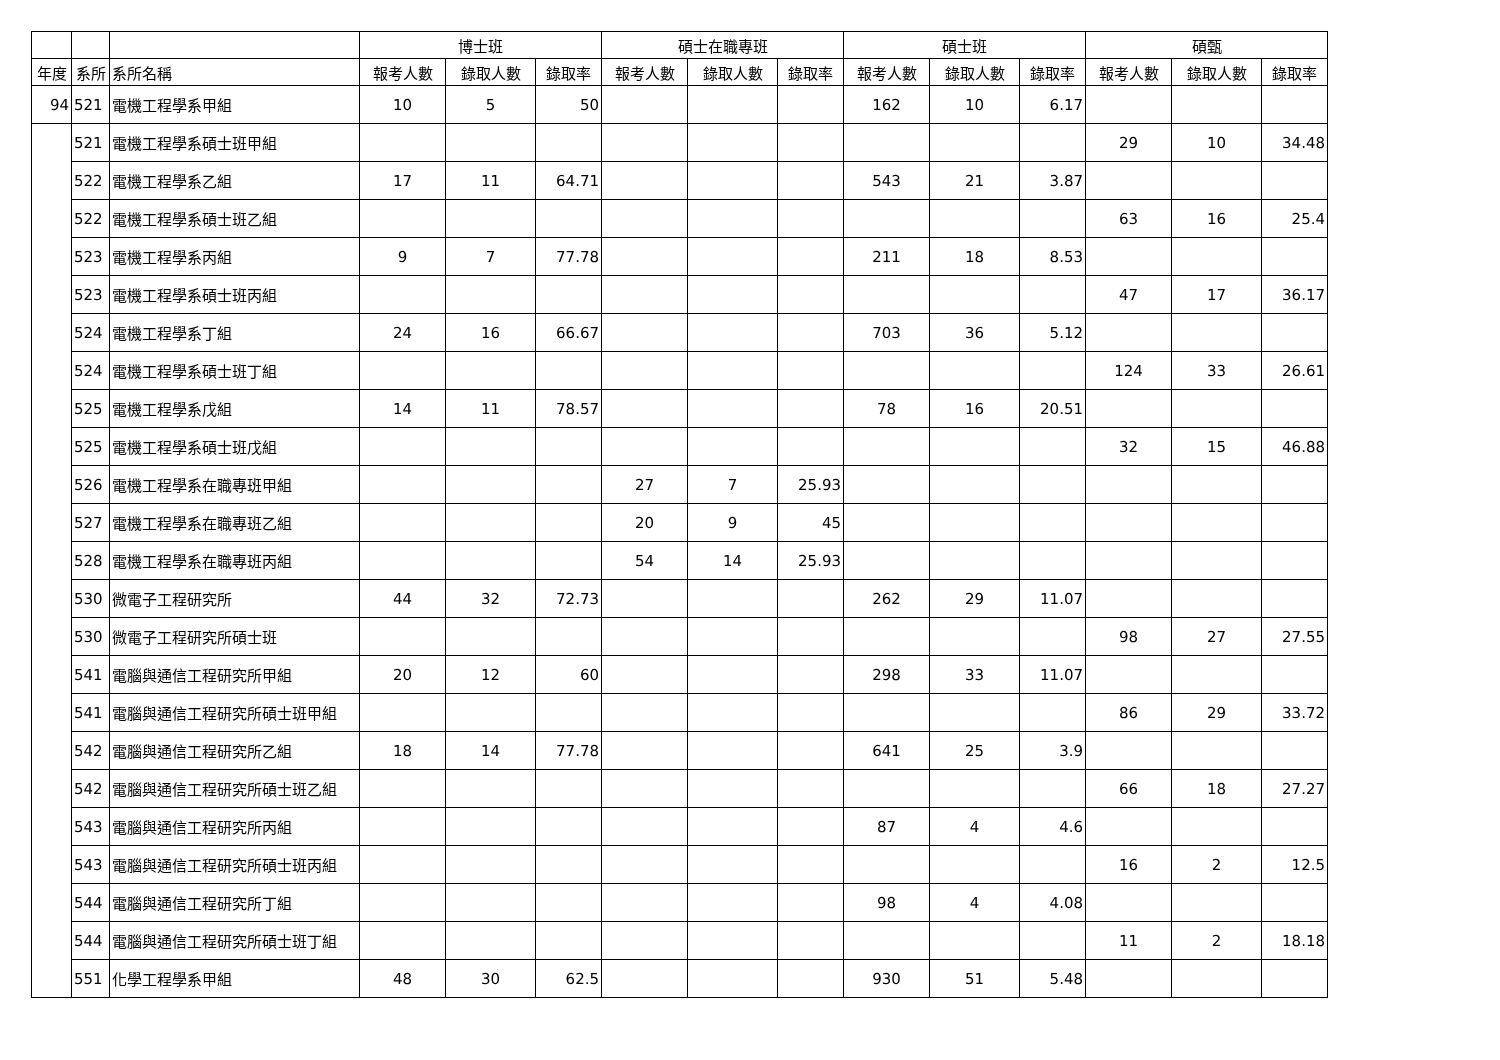| | | | 博士班 | | | 碩士在職專班 | | | 碩士班 | | | 碩甄 | | |
| --- | --- | --- | --- | --- | --- | --- | --- | --- | --- | --- | --- | --- | --- | --- |
| 年度 | 系所 | 系所名稱 | 報考人數 | 錄取人數 | 錄取率 | 報考人數 | 錄取人數 | 錄取率 | 報考人數 | 錄取人數 | 錄取率 | 報考人數 | 錄取人數 | 錄取率 |
| 94 | 521 | 電機工程學系甲組 | 10 | 5 | 50 | | | | 162 | 10 | 6.17 | | | |
| | 521 | 電機工程學系碩士班甲組 | | | | | | | | | | 29 | 10 | 34.48 |
| | 522 | 電機工程學系乙組 | 17 | 11 | 64.71 | | | | 543 | 21 | 3.87 | | | |
| | 522 | 電機工程學系碩士班乙組 | | | | | | | | | | 63 | 16 | 25.4 |
| | 523 | 電機工程學系丙組 | 9 | 7 | 77.78 | | | | 211 | 18 | 8.53 | | | |
| | 523 | 電機工程學系碩士班丙組 | | | | | | | | | | 47 | 17 | 36.17 |
| | 524 | 電機工程學系丁組 | 24 | 16 | 66.67 | | | | 703 | 36 | 5.12 | | | |
| | 524 | 電機工程學系碩士班丁組 | | | | | | | | | | 124 | 33 | 26.61 |
| | 525 | 電機工程學系戊組 | 14 | 11 | 78.57 | | | | 78 | 16 | 20.51 | | | |
| | 525 | 電機工程學系碩士班戊組 | | | | | | | | | | 32 | 15 | 46.88 |
| | 526 | 電機工程學系在職專班甲組 | | | | 27 | 7 | 25.93 | | | | | | |
| | 527 | 電機工程學系在職專班乙組 | | | | 20 | 9 | 45 | | | | | | |
| | 528 | 電機工程學系在職專班丙組 | | | | 54 | 14 | 25.93 | | | | | | |
| | 530 | 微電子工程研究所 | 44 | 32 | 72.73 | | | | 262 | 29 | 11.07 | | | |
| | 530 | 微電子工程研究所碩士班 | | | | | | | | | | 98 | 27 | 27.55 |
| | 541 | 電腦與通信工程研究所甲組 | 20 | 12 | 60 | | | | 298 | 33 | 11.07 | | | |
| | 541 | 電腦與通信工程研究所碩士班甲組 | | | | | | | | | | 86 | 29 | 33.72 |
| | 542 | 電腦與通信工程研究所乙組 | 18 | 14 | 77.78 | | | | 641 | 25 | 3.9 | | | |
| | 542 | 電腦與通信工程研究所碩士班乙組 | | | | | | | | | | 66 | 18 | 27.27 |
| | 543 | 電腦與通信工程研究所丙組 | | | | | | | 87 | 4 | 4.6 | | | |
| | 543 | 電腦與通信工程研究所碩士班丙組 | | | | | | | | | | 16 | 2 | 12.5 |
| | 544 | 電腦與通信工程研究所丁組 | | | | | | | 98 | 4 | 4.08 | | | |
| | 544 | 電腦與通信工程研究所碩士班丁組 | | | | | | | | | | 11 | 2 | 18.18 |
| | 551 | 化學工程學系甲組 | 48 | 30 | 62.5 | | | | 930 | 51 | 5.48 | | | |